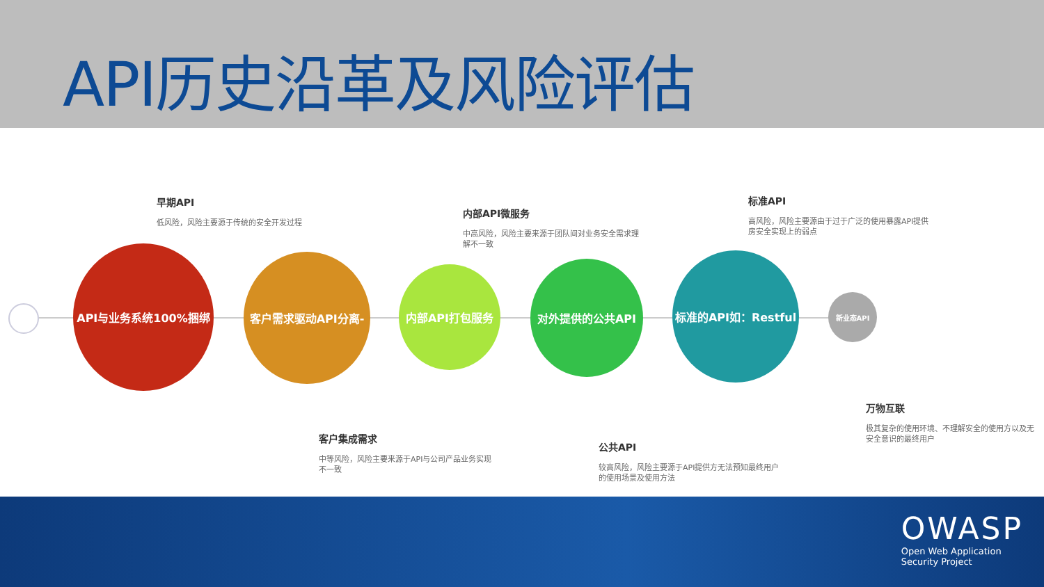API历史沿革及风险评估
早期API
低风险，风险主要源于传统的安全开发过程
内部API微服务
中高风险，风险主要来源于团队间对业务安全需求理解不一致
标准API
高风险，风险主要源由于过于广泛的使用暴露API提供房安全实现上的弱点
API与业务系统100%捆绑
客户需求驱动API分离-
内部API打包服务 对外提供的公共API
标准的API如：Restful
新业态API
客户集成需求
中等风险，风险主要来源于API与公司产品业务实现不一致
公共API
较高风险，风险主要源于API提供方无法预知最终用户的使用场景及使用方法
万物互联
极其复杂的使用环境、不理解安全的使用方以及无安全意识的最终用户
OWASP
Open Web Application
Security Project